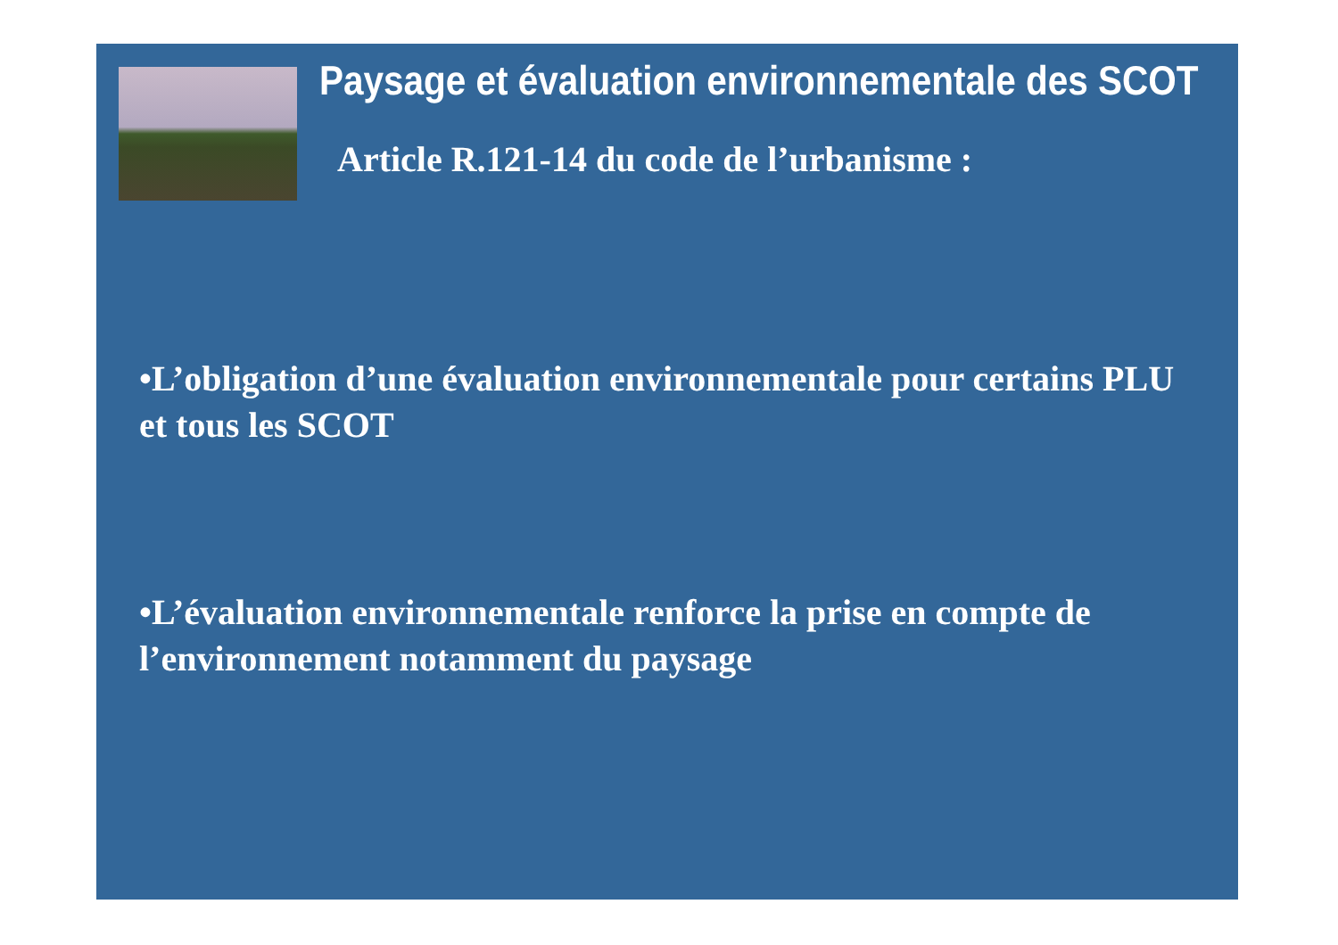Paysage et évaluation environnementale des SCOT
Article R.121-14 du code de l’urbanisme :
•L’obligation d’une évaluation environnementale pour certains PLU et tous les SCOT
•L’évaluation environnementale renforce la prise en compte de l’environnement notamment du paysage